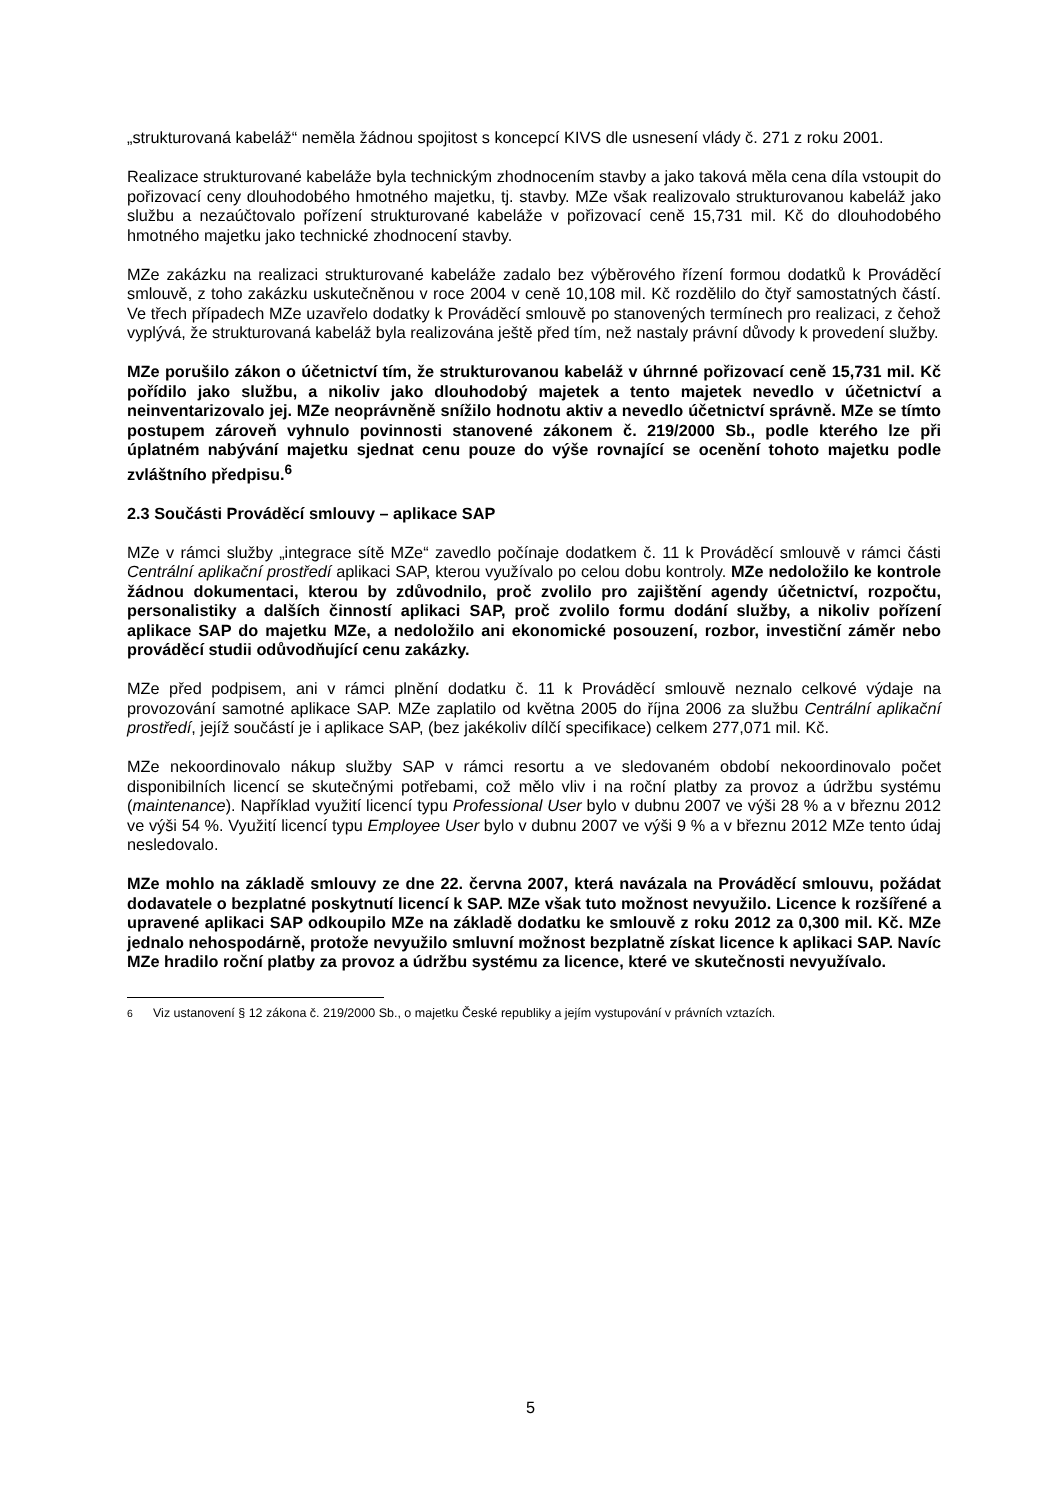„strukturovaná kabeláž“ neměla žádnou spojitost s koncepcí KIVS dle usnesení vlády č. 271 z roku 2001.
Realizace strukturované kabeláže byla technickým zhodnocením stavby a jako taková měla cena díla vstoupit do pořizovací ceny dlouhodobého hmotného majetku, tj. stavby. MZe však realizovalo strukturovanou kabeláž jako službu a nezaúčtovalo pořízení strukturované kabeláže v pořizovací ceně 15,731 mil. Kč do dlouhodobého hmotného majetku jako technické zhodnocení stavby.
MZe zakázku na realizaci strukturované kabeláže zadalo bez výběrového řízení formou dodatků k Prováděcí smlouvě, z toho zakázku uskutečněnou v roce 2004 v ceně 10,108 mil. Kč rozdělilo do čtyř samostatných částí. Ve třech případech MZe uzavřelo dodatky k Prováděcí smlouvě po stanovených termínech pro realizaci, z čehož vyplývá, že strukturovaná kabeláž byla realizována ještě před tím, než nastaly právní důvody k provedení služby.
MZe porušilo zákon o účetnictví tím, že strukturovanou kabeláž v úhrnné pořizovací ceně 15,731 mil. Kč pořídilo jako službu, a nikoliv jako dlouhodobý majetek a tento majetek nevedlo v účetnictví a neinventarizovalo jej. MZe neoprávněně snížilo hodnotu aktiv a nevedlo účetnictví správně. MZe se tímto postupem zároveň vyhnulo povinnosti stanovené zákonem č. 219/2000 Sb., podle kterého lze při úplatném nabývání majetku sjednat cenu pouze do výše rovnající se ocenění tohoto majetku podle zvláštního předpisu.<sup>6</sup>
2.3 Součásti Prováděcí smlouvy – aplikace SAP
MZe v rámci služby „integrace sítě MZe“ zavedlo počínaje dodatkem č. 11 k Prováděcí smlouvě v rámci části Centrální aplikační prostředí aplikaci SAP, kterou využívalo po celou dobu kontroly. MZe nedoložilo ke kontrole žádnou dokumentaci, kterou by zdůvodnilo, proč zvolilo pro zajištění agendy účetnictví, rozpočtu, personalistiky a dalších činností aplikaci SAP, proč zvolilo formu dodání služby, a nikoliv pořízení aplikace SAP do majetku MZe, a nedoložilo ani ekonomické posouzení, rozbor, investiční záměr nebo prováděcí studii odůvodňující cenu zakázky.
MZe před podpisem, ani v rámci plnění dodatku č. 11 k Prováděcí smlouvě neznalo celkové výdaje na provozování samotné aplikace SAP. MZe zaplatilo od května 2005 do října 2006 za službu Centrální aplikační prostředí, jejíž součástí je i aplikace SAP, (bez jakékoliv dílčí specifikace) celkem 277,071 mil. Kč.
MZe nekoordinovalo nákup služby SAP v rámci resortu a ve sledovaném období nekoordinovalo počet disponibilních licencí se skutečnými potřebami, což mělo vliv i na roční platby za provoz a údržbu systému (maintenance). Například využití licencí typu Professional User bylo v dubnu 2007 ve výši 28 % a v březnu 2012 ve výši 54 %. Využití licencí typu Employee User bylo v dubnu 2007 ve výši 9 % a v březnu 2012 MZe tento údaj nesledovalo.
MZe mohlo na základě smlouvy ze dne 22. června 2007, která navázala na Prováděcí smlouvu, požádat dodavatele o bezplatné poskytnutí licencí k SAP. MZe však tuto možnost nevyužilo. Licence k rozšířené a upravené aplikaci SAP odkoupilo MZe na základě dodatku ke smlouvě z roku 2012 za 0,300 mil. Kč. MZe jednalo nehospodárně, protože nevyužilo smluvní možnost bezplatně získat licence k aplikaci SAP. Navíc MZe hradilo roční platby za provoz a údržbu systému za licence, které ve skutečnosti nevyužívalo.
<sup>6</sup> Viz ustanovení § 12 zákona č. 219/2000 Sb., o majetku České republiky a jejím vystupování v právních vztazích.
5